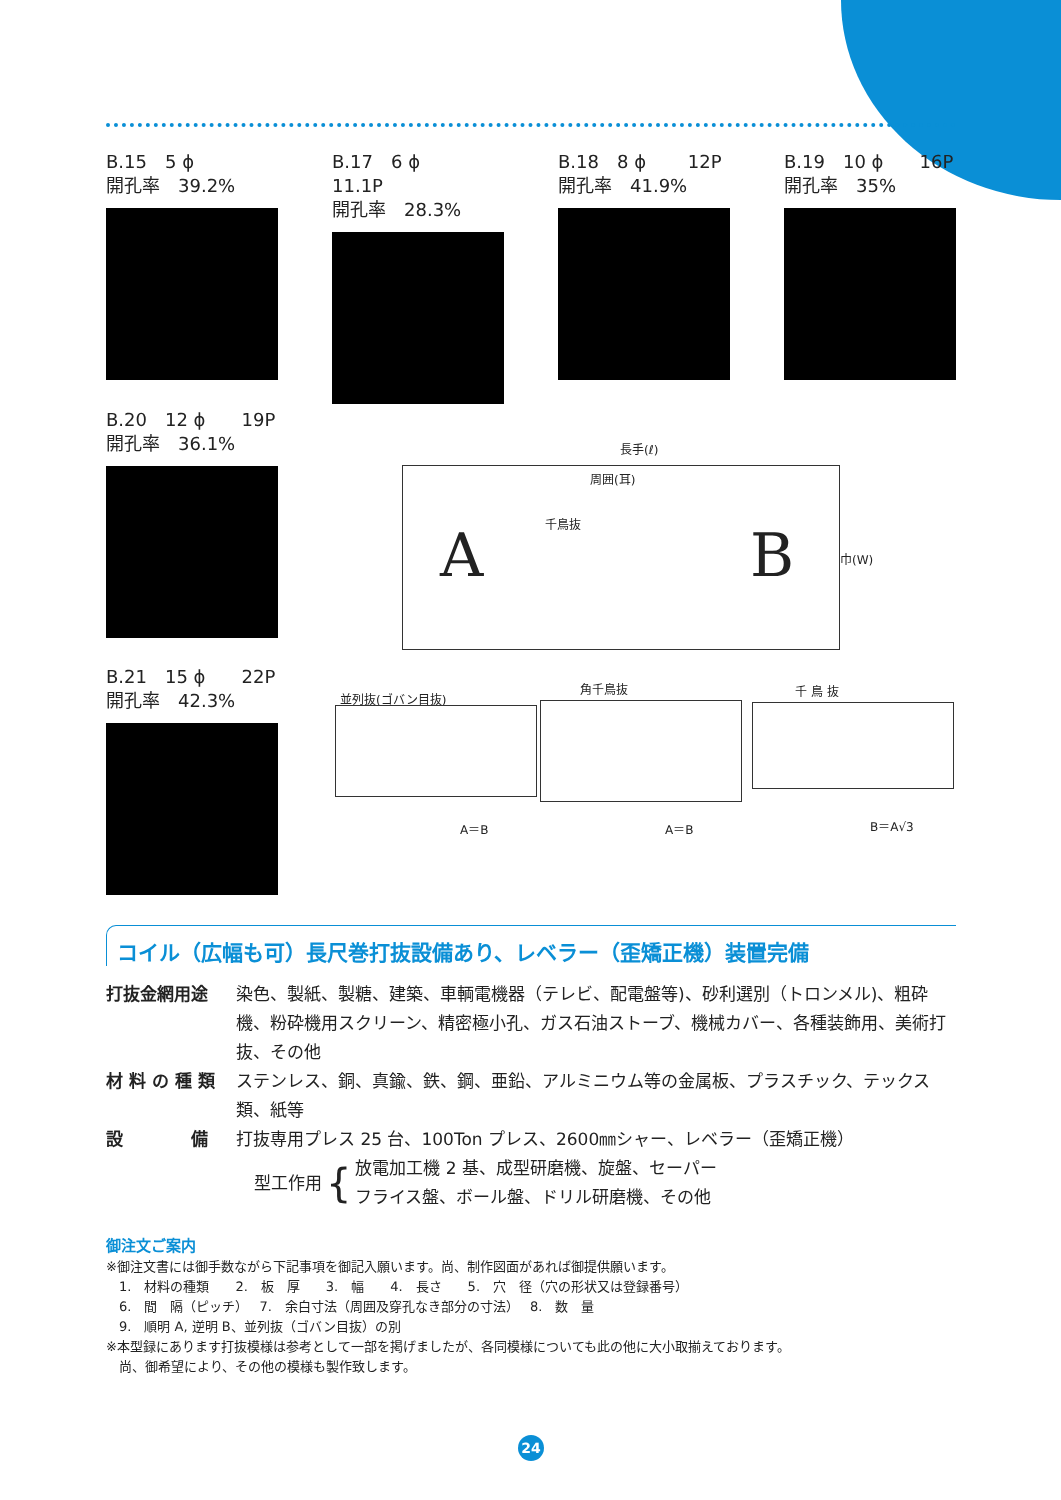B.15　5 ϕ
開孔率　39.2%
B.17　6 ϕ　　11.1P
開孔率　28.3%
B.18　8 ϕ　　 12P
開孔率　41.9%
B.19　10 ϕ　　16P
開孔率　35%
B.20　12 ϕ　　19P
開孔率　36.1%
B.21　15 ϕ　　22P
開孔率　42.3%
長手(ℓ)
周囲(耳)
千鳥抜
A B 巾(W)
並列抜(ゴバン目抜)
角千鳥抜 千 鳥 抜
A＝B A＝B B＝A√3
コイル（広幅も可）長尺巻打抜設備あり、レベラー（歪矯正機）装置完備
| 打抜金網用途 | 染色、製紙、製糖、建築、車輌電機器（テレビ、配電盤等)、砂利選別（トロンメル)、粗砕機、粉砕機用スクリーン、精密極小孔、ガス石油ストーブ、機械カバー、各種装飾用、美術打抜、その他 |
| 材 料 の 種 類 | ステンレス、銅、真鍮、鉄、鋼、亜鉛、アルミニウム等の金属板、プラスチック、テックス類、紙等 |
| 設 備 | 打抜専用プレス 25 台、100Ton プレス、2600㎜シャー、レベラー（歪矯正機） 型工作用 { 放電加工機 2 基、成型研磨機、旋盤、セーパー フライス盤、ボール盤、ドリル研磨機、その他 |
御注文ご案内
※御注文書には御手数ながら下記事項を御記入願います。尚、制作図面があれば御提供願います。
　1.　材料の種類　　2.　板　厚　　3.　幅　　4.　長さ　　5.　穴　径（穴の形状又は登録番号）
　6.　間　隔（ピッチ）　 7.　余白寸法（周囲及穿孔なき部分の寸法）　 8.　数　量
　9.　順明 A, 逆明 B、並列抜（ゴバン目抜）の別
※本型録にあります打抜模様は参考として一部を掲げましたが、各同模様についても此の他に大小取揃えております。
　尚、御希望により、その他の模様も製作致します。
24